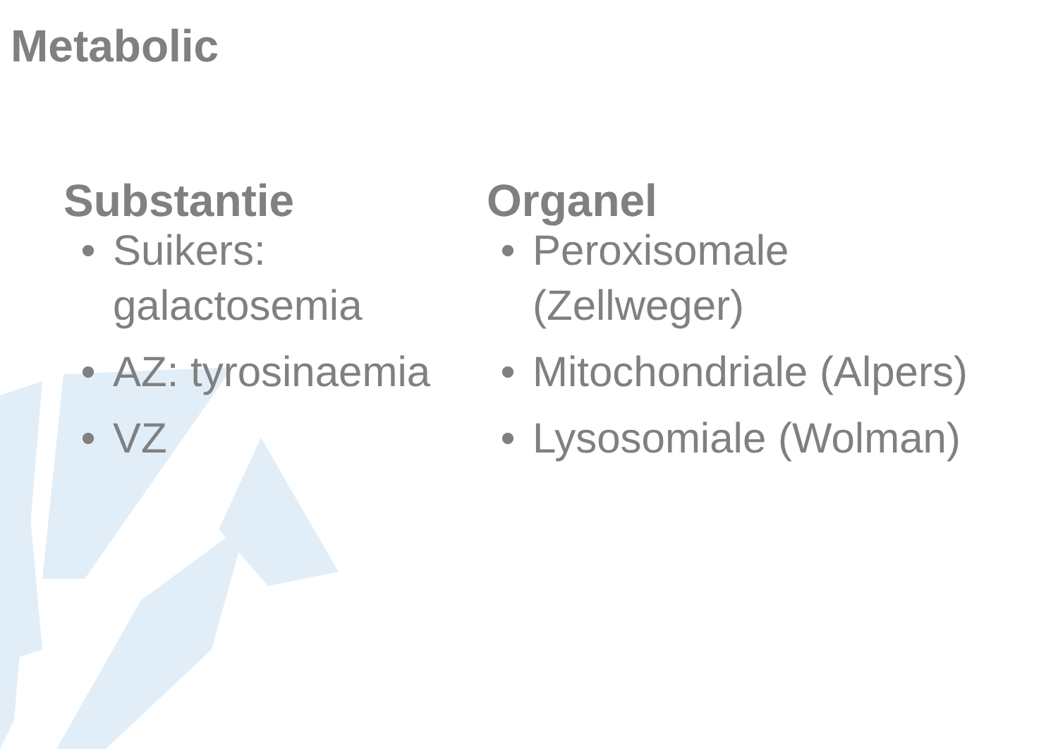Metabolic
Substantie
• Suikers: galactosemia
• AZ: tyrosinaemia
• VZ
Organel
• Peroxisomale (Zellweger)
• Mitochondriale (Alpers)
• Lysosomiale (Wolman)